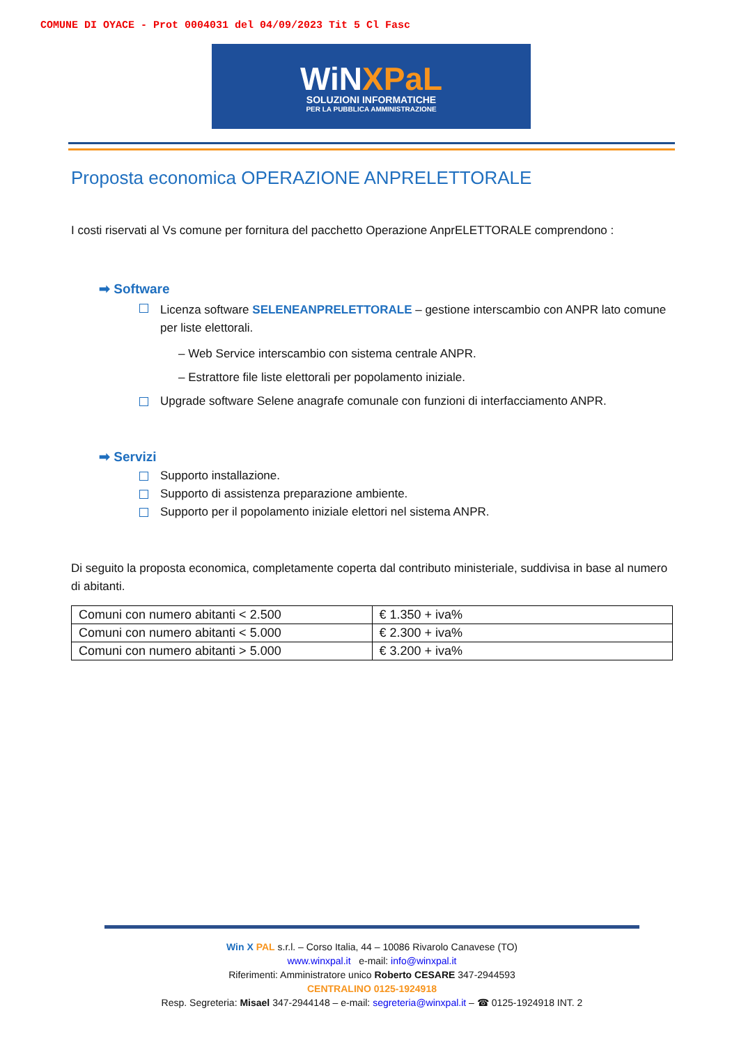COMUNE DI OYACE - Prot 0004031 del 04/09/2023 Tit 5 Cl Fasc
WiNXPaL
SOLUZIONI INFORMATICHE
PER LA PUBBLICA AMMINISTRAZIONE
Proposta economica OPERAZIONE ANPRELETTORALE
I costi riservati al Vs comune per fornitura del pacchetto Operazione AnprELETTORALE comprendono :
➡ Software
Licenza software SELENEANPRELETTORALE – gestione interscambio con ANPR lato comune per liste elettorali.
– Web Service interscambio con sistema centrale ANPR.
– Estrattore file liste elettorali per popolamento iniziale.
Upgrade software Selene anagrafe comunale con funzioni di interfacciamento ANPR.
➡ Servizi
Supporto installazione.
Supporto di assistenza preparazione ambiente.
Supporto per il popolamento iniziale elettori nel sistema ANPR.
Di seguito la proposta economica, completamente coperta dal contributo ministeriale, suddivisa in base al numero di abitanti.
| Comuni con numero abitanti < 2.500 | € 1.350 + iva% |
| Comuni con numero abitanti < 5.000 | € 2.300 + iva% |
| Comuni con numero abitanti > 5.000 | € 3.200 + iva% |
Win X PAL s.r.l. – Corso Italia, 44 – 10086 Rivarolo Canavese (TO)
www.winxpal.it e-mail: info@winxpal.it
Riferimenti: Amministratore unico Roberto CESARE 347-2944593
CENTRALINO 0125-1924918
Resp. Segreteria: Misael 347-2944148 – e-mail: segreteria@winxpal.it – ☎ 0125-1924918 INT. 2